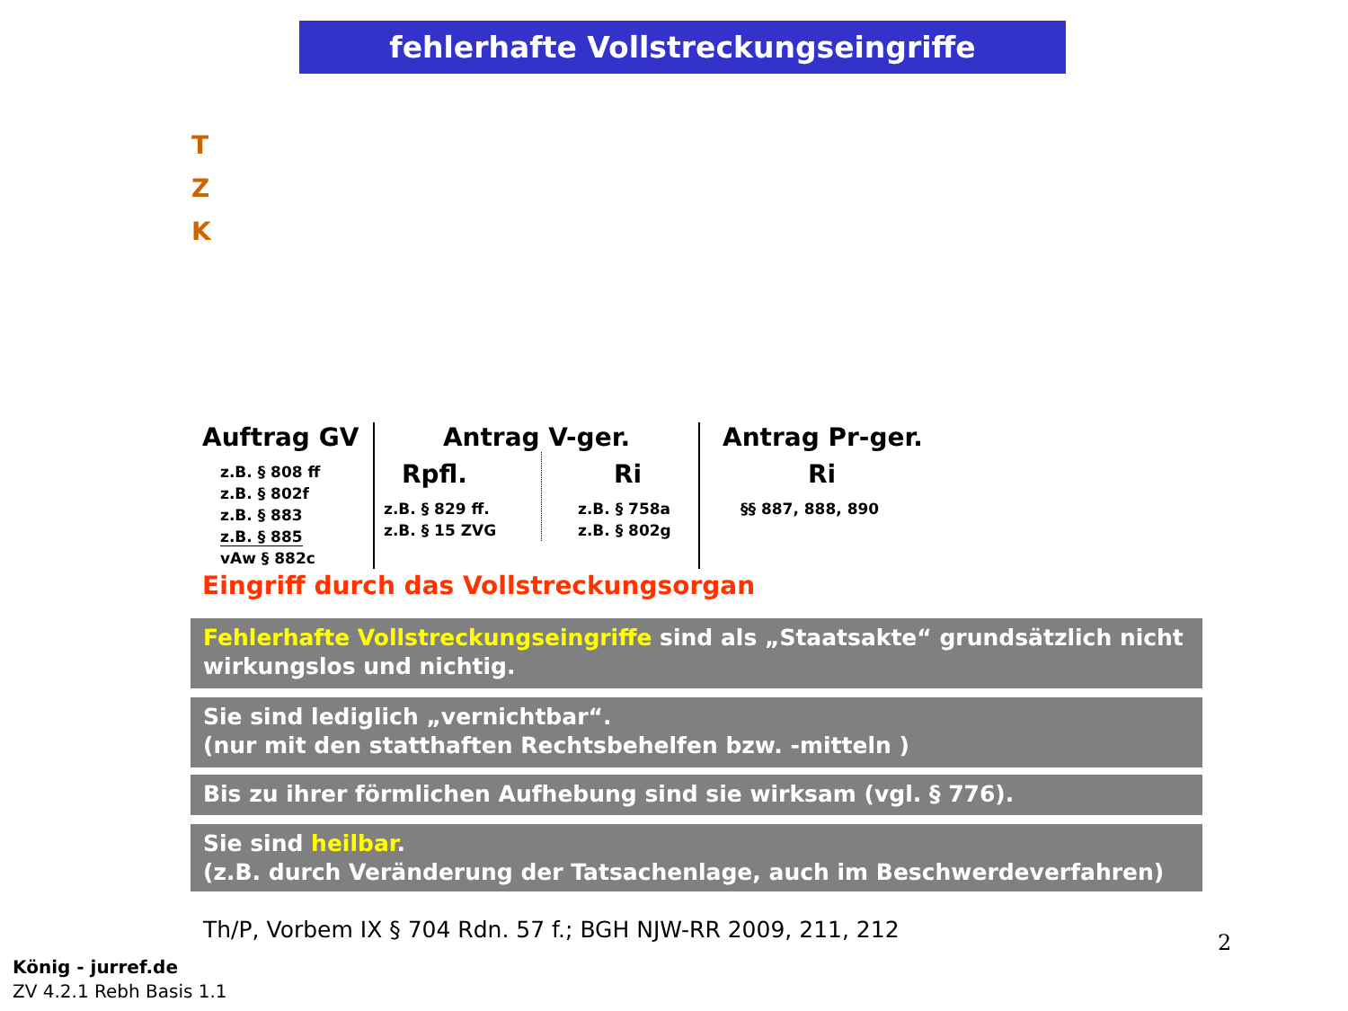fehlerhafte Vollstreckungseingriffe
T
Z
K
Auftrag GV
z.B. § 808 ff
z.B. § 802f
z.B. § 883
z.B. § 885
vAw § 882c
Antrag V-ger.
Rpfl.
z.B. § 829 ff.
z.B. § 15 ZVG
Ri
z.B. § 758a
z.B. § 802g
Antrag Pr-ger.
Ri
§§ 887, 888, 890
Eingriff durch das Vollstreckungsorgan
Fehlerhafte Vollstreckungseingriffe sind als „Staatsakte“ grundsätzlich nicht wirkungslos und nichtig.
Sie sind lediglich „vernichtbar“.
(nur mit den statthaften Rechtsbehelfen bzw. -mitteln )
Bis zu ihrer förmlichen Aufhebung sind sie wirksam (vgl. § 776).
Sie sind heilbar.
(z.B. durch Veränderung der Tatsachenlage, auch im Beschwerdeverfahren)
Th/P, Vorbem IX § 704 Rdn. 57 f.; BGH NJW-RR 2009, 211, 212
2
König - jurref.de
ZV 4.2.1 Rebh Basis 1.1